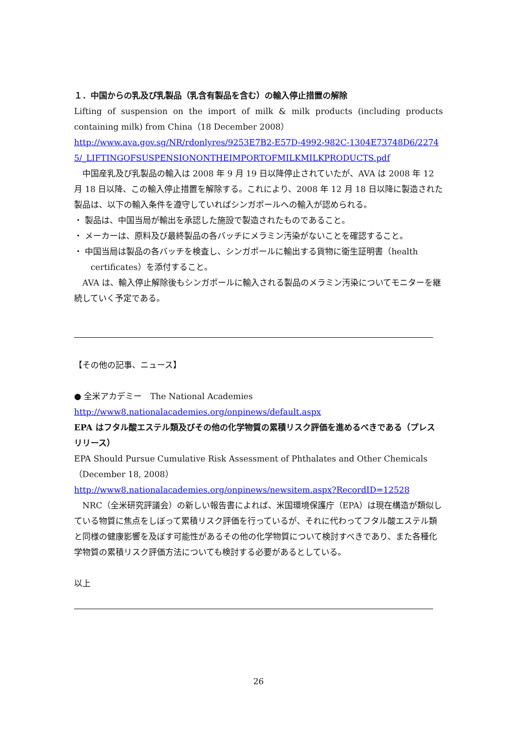１．中国からの乳及び乳製品（乳含有製品を含む）の輸入停止措置の解除
Lifting of suspension on the import of milk & milk products (including products containing milk) from China（18 December 2008）
http://www.ava.gov.sg/NR/rdonlyres/9253E7B2-E57D-4992-982C-1304E73748D6/22745/_LIFTINGOFSUSPENSIONONTHEIMPORTOFMILKMILKPRODUCTS.pdf
中国産乳及び乳製品の輸入は 2008 年 9 月 19 日以降停止されていたが、AVA は 2008 年 12 月 18 日以降、この輸入停止措置を解除する。これにより、2008 年 12 月 18 日以降に製造された製品は、以下の輸入条件を遵守していればシンガポールへの輸入が認められる。
・ 製品は、中国当局が輸出を承認した施設で製造されたものであること。
・ メーカーは、原料及び最終製品の各バッチにメラミン汚染がないことを確認すること。
・ 中国当局は製品の各バッチを検査し、シンガポールに輸出する貨物に衛生証明書（health certificates）を添付すること。
AVA は、輸入停止解除後もシンガポールに輸入される製品のメラミン汚染についてモニターを継続していく予定である。
【その他の記事、ニュース】
● 全米アカデミー　The National Academies
http://www8.nationalacademies.org/onpinews/default.aspx
EPA はフタル酸エステル類及びその他の化学物質の累積リスク評価を進めるべきである（プレスリリース）
EPA Should Pursue Cumulative Risk Assessment of Phthalates and Other Chemicals（December 18, 2008）
http://www8.nationalacademies.org/onpinews/newsitem.aspx?RecordID=12528
NRC（全米研究評議会）の新しい報告書によれば、米国環境保護庁（EPA）は現在構造が類似している物質に焦点をしぼって累積リスク評価を行っているが、それに代わってフタル酸エステル類と同様の健康影響を及ぼす可能性があるその他の化学物質について検討すべきであり、また各種化学物質の累積リスク評価方法についても検討する必要があるとしている。
以上
26